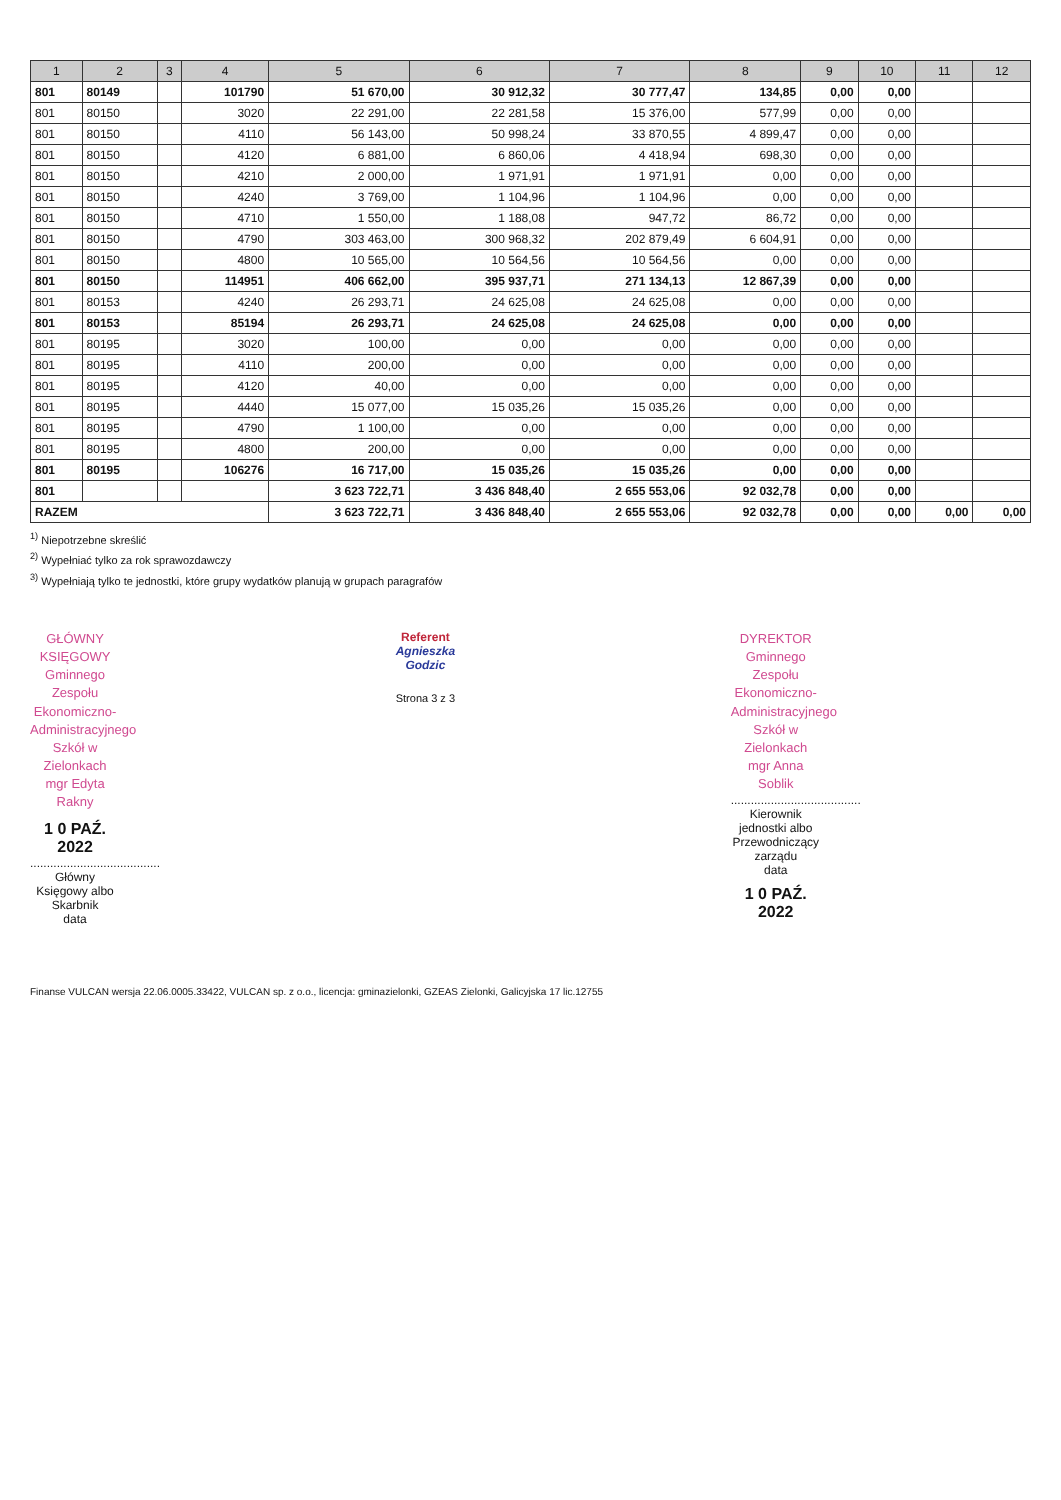| 1 | 2 | 3 | 4 | 5 | 6 | 7 | 8 | 9 | 10 | 11 | 12 |
| --- | --- | --- | --- | --- | --- | --- | --- | --- | --- | --- | --- |
| 801 | 80149 | | 101790 | 51 670,00 | 30 912,32 | 30 777,47 | 134,85 | 0,00 | 0,00 | | |
| 801 | 80150 | | 3020 | 22 291,00 | 22 281,58 | 15 376,00 | 577,99 | 0,00 | 0,00 | | |
| 801 | 80150 | | 4110 | 56 143,00 | 50 998,24 | 33 870,55 | 4 899,47 | 0,00 | 0,00 | | |
| 801 | 80150 | | 4120 | 6 881,00 | 6 860,06 | 4 418,94 | 698,30 | 0,00 | 0,00 | | |
| 801 | 80150 | | 4210 | 2 000,00 | 1 971,91 | 1 971,91 | 0,00 | 0,00 | 0,00 | | |
| 801 | 80150 | | 4240 | 3 769,00 | 1 104,96 | 1 104,96 | 0,00 | 0,00 | 0,00 | | |
| 801 | 80150 | | 4710 | 1 550,00 | 1 188,08 | 947,72 | 86,72 | 0,00 | 0,00 | | |
| 801 | 80150 | | 4790 | 303 463,00 | 300 968,32 | 202 879,49 | 6 604,91 | 0,00 | 0,00 | | |
| 801 | 80150 | | 4800 | 10 565,00 | 10 564,56 | 10 564,56 | 0,00 | 0,00 | 0,00 | | |
| 801 | 80150 | | 114951 | 406 662,00 | 395 937,71 | 271 134,13 | 12 867,39 | 0,00 | 0,00 | | |
| 801 | 80153 | | 4240 | 26 293,71 | 24 625,08 | 24 625,08 | 0,00 | 0,00 | 0,00 | | |
| 801 | 80153 | | 85194 | 26 293,71 | 24 625,08 | 24 625,08 | 0,00 | 0,00 | 0,00 | | |
| 801 | 80195 | | 3020 | 100,00 | 0,00 | 0,00 | 0,00 | 0,00 | 0,00 | | |
| 801 | 80195 | | 4110 | 200,00 | 0,00 | 0,00 | 0,00 | 0,00 | 0,00 | | |
| 801 | 80195 | | 4120 | 40,00 | 0,00 | 0,00 | 0,00 | 0,00 | 0,00 | | |
| 801 | 80195 | | 4440 | 15 077,00 | 15 035,26 | 15 035,26 | 0,00 | 0,00 | 0,00 | | |
| 801 | 80195 | | 4790 | 1 100,00 | 0,00 | 0,00 | 0,00 | 0,00 | 0,00 | | |
| 801 | 80195 | | 4800 | 200,00 | 0,00 | 0,00 | 0,00 | 0,00 | 0,00 | | |
| 801 | 80195 | | 106276 | 16 717,00 | 15 035,26 | 15 035,26 | 0,00 | 0,00 | 0,00 | | |
| 801 | | | | 3 623 722,71 | 3 436 848,40 | 2 655 553,06 | 92 032,78 | 0,00 | 0,00 | | |
| RAZEM | | | | 3 623 722,71 | 3 436 848,40 | 2 655 553,06 | 92 032,78 | 0,00 | 0,00 | 0,00 | 0,00 |
<sup>1)</sup> Niepotrzebne skreślić
<sup>2)</sup> Wypełniać tylko za rok sprawozdawczy
<sup>3)</sup> Wypełniają tylko te jednostki, które grupy wydatków planują w grupach paragrafów
GŁÓWNY KSIĘGOWY
Gminnego Zespołu
Ekonomiczno-Administracyjnego
Szkół w Zielonkach
mgr Edyta Rakny
1 0 PAŹ. 2022
.......................................
Główny Księgowy albo Skarbnik
data
Referent
Agnieszka Godzic
Strona 3 z 3
DYREKTOR
Gminnego Zespołu
Ekonomiczno-Administracyjnego
Szkół w Zielonkach
mgr Anna Soblik
.......................................
Kierownik jednostki albo Przewodniczący zarządu
data
1 0 PAŹ. 2022
Finanse VULCAN wersja 22.06.0005.33422, VULCAN sp. z o.o., licencja: gminazielonki, GZEAS Zielonki, Galicyjska 17 lic.12755